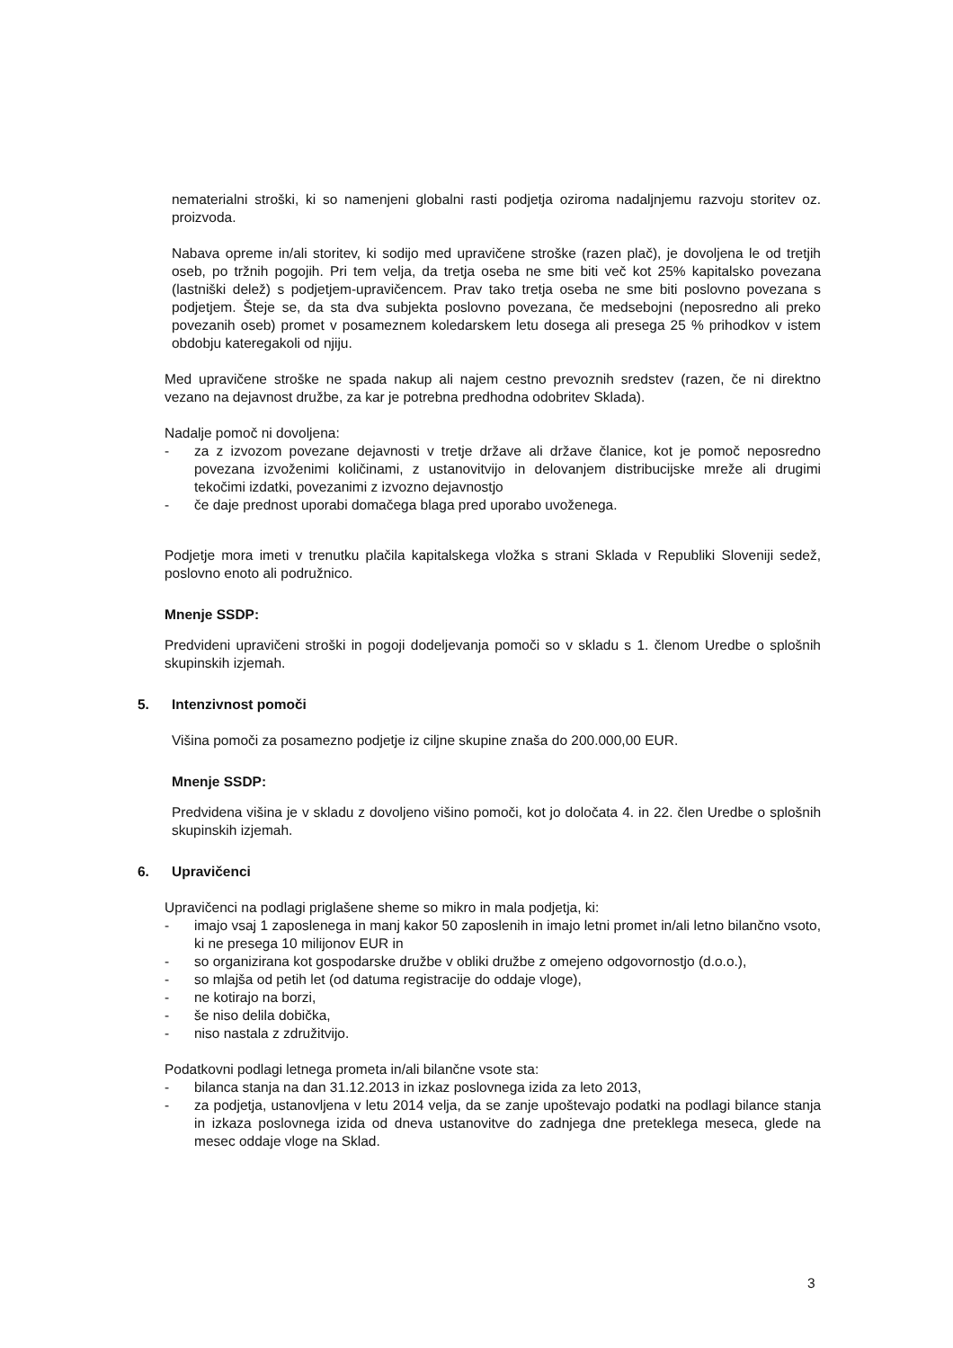nematerialni stroški, ki so namenjeni globalni rasti podjetja oziroma nadaljnjemu razvoju storitev oz. proizvoda.
Nabava opreme in/ali storitev, ki sodijo med upravičene stroške (razen plač), je dovoljena le od tretjih oseb, po tržnih pogojih. Pri tem velja, da tretja oseba ne sme biti več kot 25% kapitalsko povezana (lastniški delež) s podjetjem-upravičencem. Prav tako tretja oseba ne sme biti poslovno povezana s podjetjem. Šteje se, da sta dva subjekta poslovno povezana, če medsebojni (neposredno ali preko povezanih oseb) promet v posameznem koledarskem letu dosega ali presega 25 % prihodkov v istem obdobju kateregakoli od njiju.
Med upravičene stroške ne spada nakup ali najem cestno prevoznih sredstev (razen, če ni direktno vezano na dejavnost družbe, za kar je potrebna predhodna odobritev Sklada).
Nadalje pomoč ni dovoljena:
- za z izvozom povezane dejavnosti v tretje države ali države članice, kot je pomoč neposredno povezana izvoženimi količinami, z ustanovitvijo in delovanjem distribucijske mreže ali drugimi tekočimi izdatki, povezanimi z izvozno dejavnostjo
- če daje prednost uporabi domačega blaga pred uporabo uvoženega.
Podjetje mora imeti v trenutku plačila kapitalskega vložka s strani Sklada v Republiki Sloveniji sedež, poslovno enoto ali podružnico.
Mnenje SSDP:
Predvideni upravičeni stroški in pogoji dodeljevanja pomoči so v skladu s 1. členom Uredbe o splošnih skupinskih izjemah.
5. Intenzivnost pomoči
Višina pomoči za posamezno podjetje iz ciljne skupine znaša do 200.000,00 EUR.
Mnenje SSDP:
Predvidena višina je v skladu z dovoljeno višino pomoči, kot jo določata 4. in 22. člen Uredbe o splošnih skupinskih izjemah.
6. Upravičenci
Upravičenci na podlagi priglašene sheme so mikro in mala podjetja, ki:
- imajo vsaj 1 zaposlenega in manj kakor 50 zaposlenih in imajo letni promet in/ali letno bilančno vsoto, ki ne presega 10 milijonov EUR in
- so organizirana kot gospodarske družbe v obliki družbe z omejeno odgovornostjo (d.o.o.),
- so mlajša od petih let (od datuma registracije do oddaje vloge),
- ne kotirajo na borzi,
- še niso delila dobička,
- niso nastala z združitvijo.
Podatkovni podlagi letnega prometa in/ali bilančne vsote sta:
- bilanca stanja na dan 31.12.2013 in izkaz poslovnega izida za leto 2013,
- za podjetja, ustanovljena v letu 2014 velja, da se zanje upoštevajo podatki na podlagi bilance stanja in izkaza poslovnega izida od dneva ustanovitve do zadnjega dne preteklega meseca, glede na mesec oddaje vloge na Sklad.
3